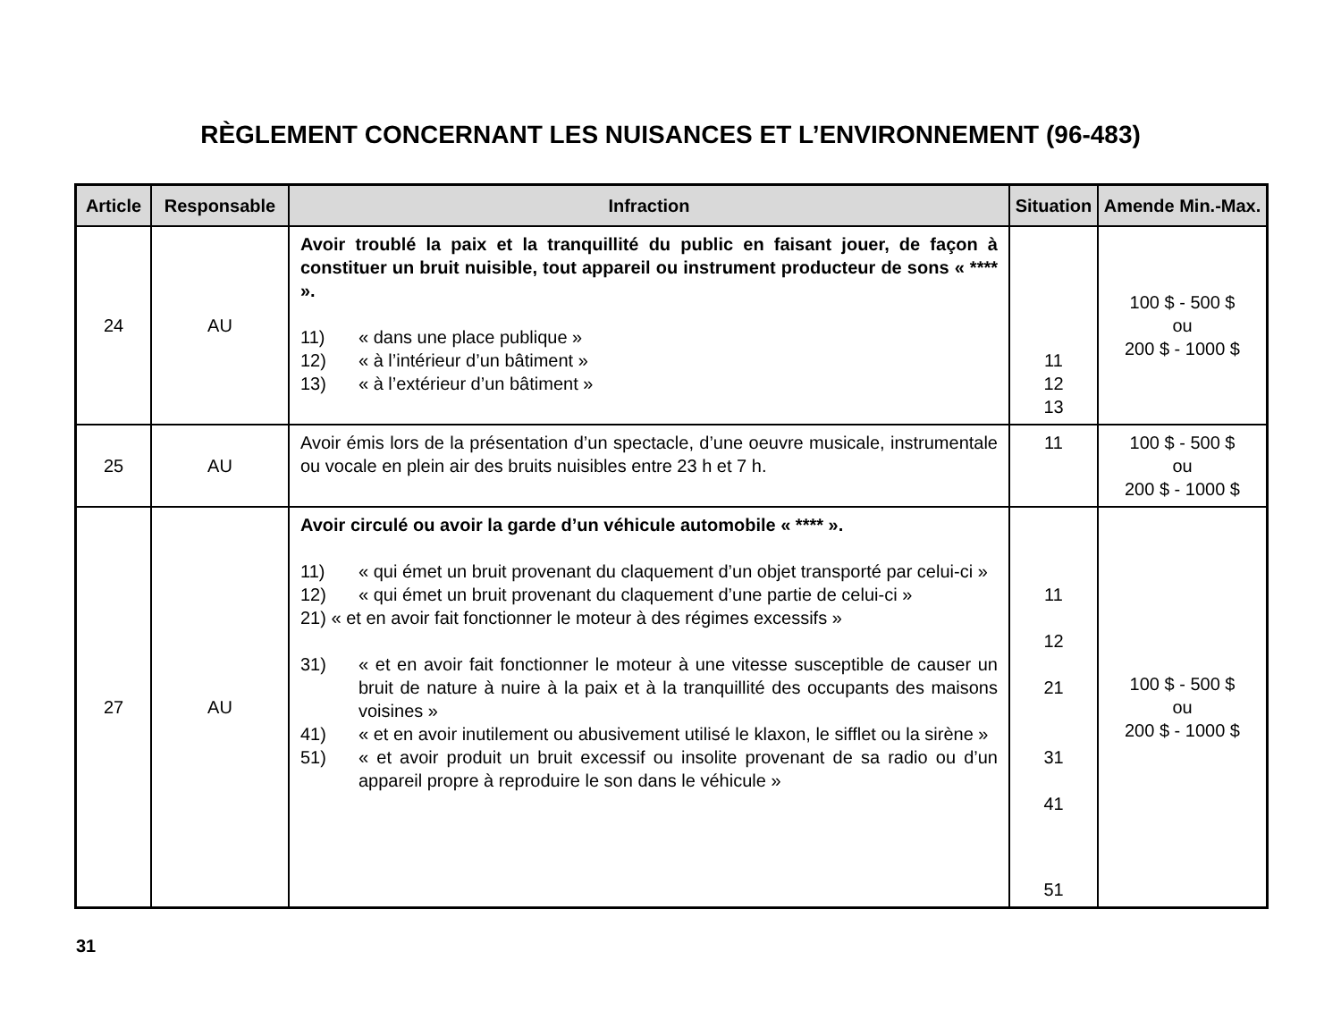RÈGLEMENT CONCERNANT LES NUISANCES ET L’ENVIRONNEMENT (96-483)
| Article | Responsable | Infraction | Situation | Amende Min.-Max. |
| --- | --- | --- | --- | --- |
| 24 | AU | Avoir troublé la paix et la tranquillité du public en faisant jouer, de façon à constituer un bruit nuisible, tout appareil ou instrument producteur de sons « **** ». 11) « dans une place publique » 12) « à l’intérieur d’un bâtiment » 13) « à l’extérieur d’un bâtiment » | 11 12 13 | 100 $ - 500 $ ou 200 $ - 1000 $ |
| 25 | AU | Avoir émis lors de la présentation d’un spectacle, d’une oeuvre musicale, instrumentale ou vocale en plein air des bruits nuisibles entre 23 h et 7 h. | 11 | 100 $ - 500 $ ou 200 $ - 1000 $ |
| 27 | AU | Avoir circulé ou avoir la garde d’un véhicule automobile « **** ». 11) « qui émet un bruit provenant du claquement d’un objet transporté par celui-ci » 12) « qui émet un bruit provenant du claquement d’une partie de celui-ci » 21) « et en avoir fait fonctionner le moteur à des régimes excessifs » 31) « et en avoir fait fonctionner le moteur à une vitesse susceptible de causer un bruit de nature à nuire à la paix et à la tranquillité des occupants des maisons voisines » 41) « et en avoir inutilement ou abusivement utilisé le klaxon, le sifflet ou la sirène » 51) « et avoir produit un bruit excessif ou insolite provenant de sa radio ou d’un appareil propre à reproduire le son dans le véhicule » | 11 12 21 31 41 51 | 100 $ - 500 $ ou 200 $ - 1000 $ |
31